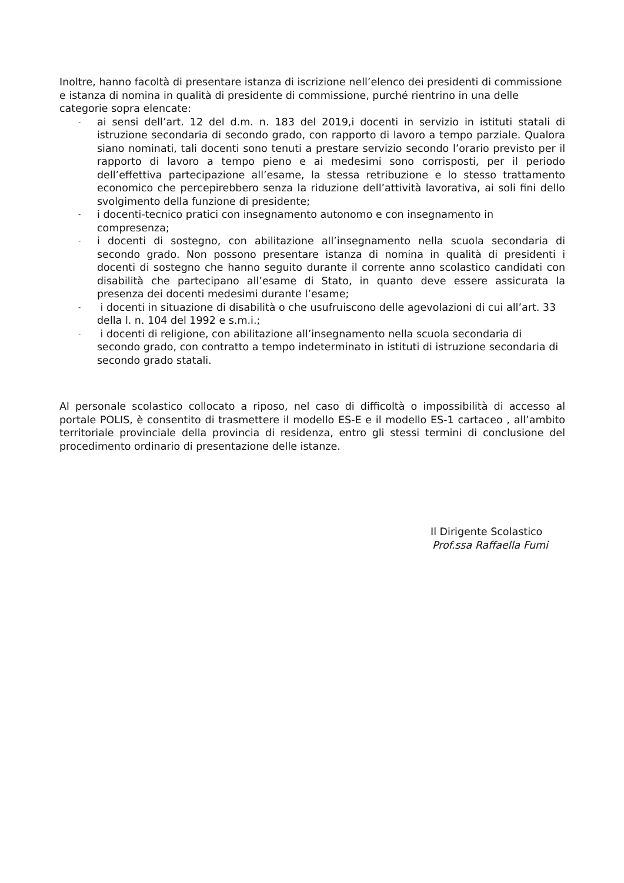Inoltre, hanno facoltà di presentare istanza di iscrizione nell’elenco dei presidenti di commissione e istanza di nomina in qualità di presidente di commissione, purché rientrino in una delle categorie sopra elencate:
- ai sensi dell’art. 12 del d.m. n. 183 del 2019,i docenti in servizio in istituti statali di istruzione secondaria di secondo grado, con rapporto di lavoro a tempo parziale. Qualora siano nominati, tali docenti sono tenuti a prestare servizio secondo l’orario previsto per il rapporto di lavoro a tempo pieno e ai medesimi sono corrisposti, per il periodo dell’effettiva partecipazione all’esame, la stessa retribuzione e lo stesso trattamento economico che percepirebbero senza la riduzione dell’attività lavorativa, ai soli fini dello svolgimento della funzione di presidente;
- i docenti-tecnico pratici con insegnamento autonomo e con insegnamento in compresenza;
- i docenti di sostegno, con abilitazione all’insegnamento nella scuola secondaria di secondo grado. Non possono presentare istanza di nomina in qualità di presidenti i docenti di sostegno che hanno seguito durante il corrente anno scolastico candidati con disabilità che partecipano all’esame di Stato, in quanto deve essere assicurata la presenza dei docenti medesimi durante l’esame;
- i docenti in situazione di disabilità o che usufruiscono delle agevolazioni di cui all’art. 33 della l. n. 104 del 1992 e s.m.i.;
- i docenti di religione, con abilitazione all’insegnamento nella scuola secondaria di secondo grado, con contratto a tempo indeterminato in istituti di istruzione secondaria di secondo grado statali.
Al personale scolastico collocato a riposo, nel caso di difficoltà o impossibilità di accesso al portale POLIS, è consentito di trasmettere il modello ES-E e il modello ES-1 cartaceo , all’ambito territoriale provinciale della provincia di residenza, entro gli stessi termini di conclusione del procedimento ordinario di presentazione delle istanze.
Il Dirigente Scolastico
Prof.ssa Raffaella Fumi